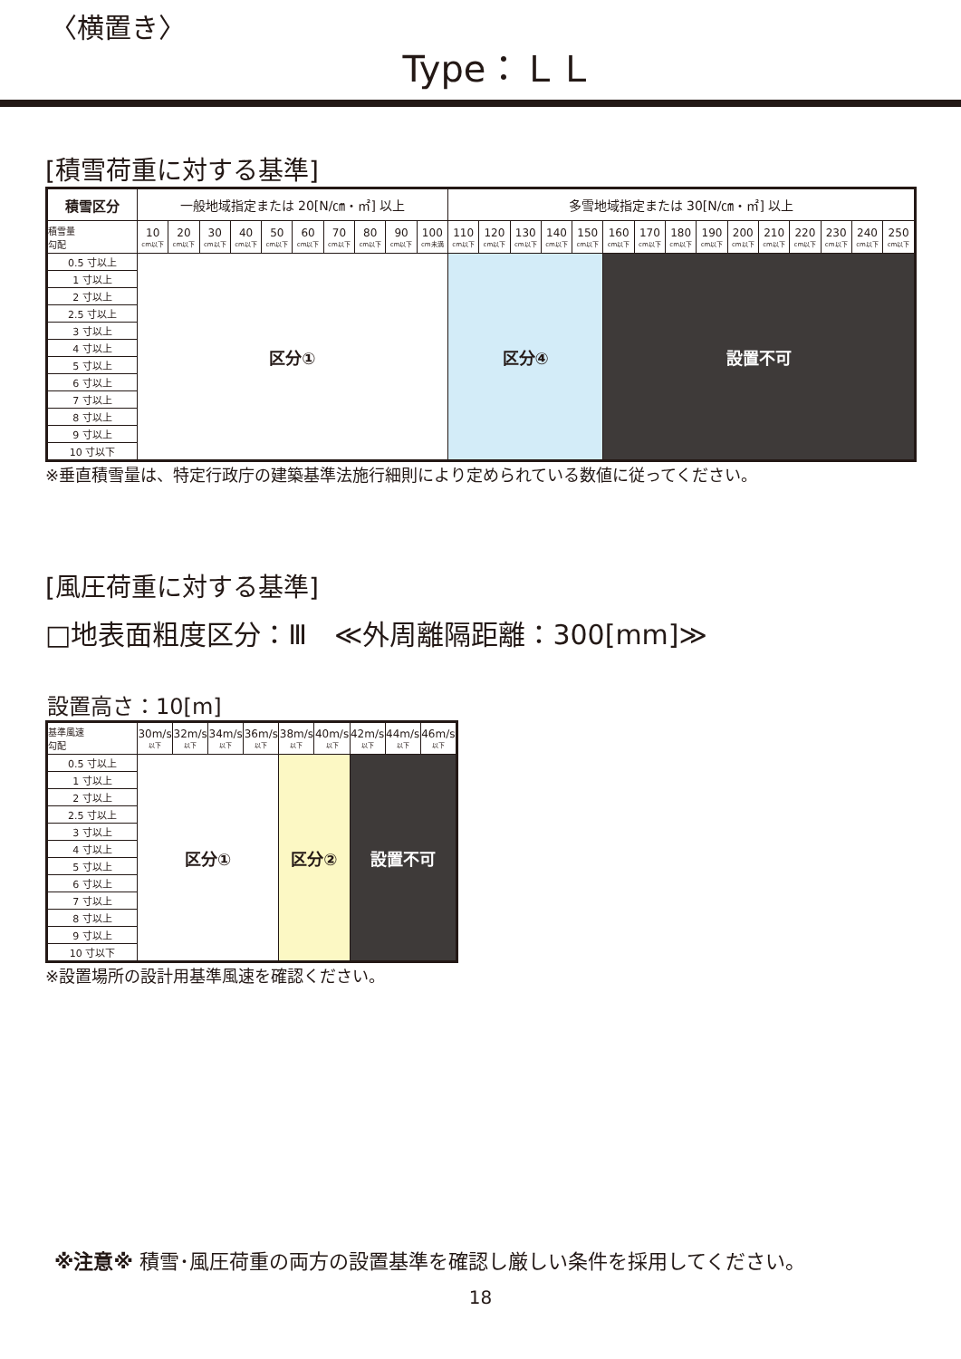〈横置き〉
Type：ＬＬ
[積雪荷重に対する基準]
| 積雪区分 | 一般地域指定または 20[N/㎝・㎡] 以上 | | | | | | | | | | 多雪地域指定または 30[N/㎝・㎡] 以上 | | | | | | | | | | | | | | |
| --- | --- | --- | --- | --- | --- | --- | --- | --- | --- | --- | --- | --- | --- | --- | --- | --- | --- | --- | --- | --- | --- | --- | --- | --- | --- |
| 積雪量 勾配 | 10 cm以下 | 20 cm以下 | 30 cm以下 | 40 cm以下 | 50 cm以下 | 60 cm以下 | 70 cm以下 | 80 cm以下 | 90 cm以下 | 100 cm未満 | 110 cm以下 | 120 cm以下 | 130 cm以下 | 140 cm以下 | 150 cm以下 | 160 cm以下 | 170 cm以下 | 180 cm以下 | 190 cm以下 | 200 cm以下 | 210 cm以下 | 220 cm以下 | 230 cm以下 | 240 cm以下 | 250 cm以下 |
| 0.5 寸以上 | 区分① | | | | | | | | | | 区分④ | | | | | 設置不可 | | | | | | | | | |
| 1 寸以上 | | | | | | | | | | | | | | | | | | | | | | | | | |
| 2 寸以上 | | | | | | | | | | | | | | | | | | | | | | | | | |
| 2.5 寸以上 | | | | | | | | | | | | | | | | | | | | | | | | | |
| 3 寸以上 | | | | | | | | | | | | | | | | | | | | | | | | | |
| 4 寸以上 | | | | | | | | | | | | | | | | | | | | | | | | | |
| 5 寸以上 | | | | | | | | | | | | | | | | | | | | | | | | | |
| 6 寸以上 | | | | | | | | | | | | | | | | | | | | | | | | | |
| 7 寸以上 | | | | | | | | | | | | | | | | | | | | | | | | | |
| 8 寸以上 | | | | | | | | | | | | | | | | | | | | | | | | | |
| 9 寸以上 | | | | | | | | | | | | | | | | | | | | | | | | | |
| 10 寸以下 | | | | | | | | | | | | | | | | | | | | | | | | | |
※垂直積雪量は、特定行政庁の建築基準法施行細則により定められている数値に従ってください。
[風圧荷重に対する基準]
□地表面粗度区分：Ⅲ　≪外周離隔距離：300[mm]≫
設置高さ：10[m]
| 基準風速 勾配 | 30m/s 以下 | 32m/s 以下 | 34m/s 以下 | 36m/s 以下 | 38m/s 以下 | 40m/s 以下 | 42m/s 以下 | 44m/s 以下 | 46m/s 以下 |
| --- | --- | --- | --- | --- | --- | --- | --- | --- | --- |
| 0.5 寸以上 | 区分① | | | | 区分② | | 設置不可 | | |
| 1 寸以上 | | | | | | | | | |
| 2 寸以上 | | | | | | | | | |
| 2.5 寸以上 | | | | | | | | | |
| 3 寸以上 | | | | | | | | | |
| 4 寸以上 | | | | | | | | | |
| 5 寸以上 | | | | | | | | | |
| 6 寸以上 | | | | | | | | | |
| 7 寸以上 | | | | | | | | | |
| 8 寸以上 | | | | | | | | | |
| 9 寸以上 | | | | | | | | | |
| 10 寸以下 | | | | | | | | | |
※設置場所の設計用基準風速を確認ください。
※注意※ 積雪･風圧荷重の両方の設置基準を確認し厳しい条件を採用してください。
18